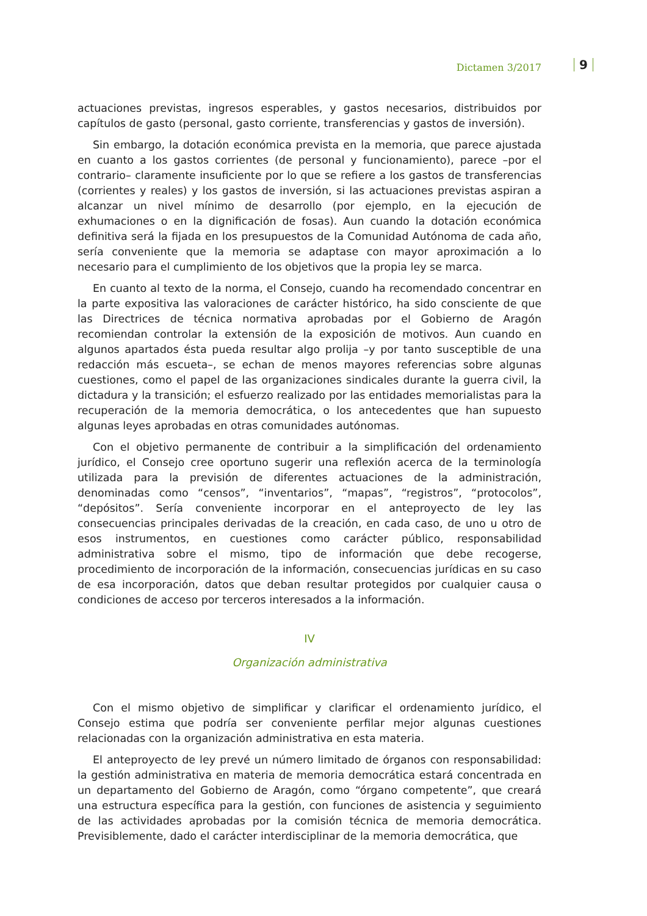Dictamen 3/2017 9
actuaciones previstas, ingresos esperables, y gastos necesarios, distribuidos por capítulos de gasto (personal, gasto corriente, transferencias y gastos de inversión).
Sin embargo, la dotación económica prevista en la memoria, que parece ajustada en cuanto a los gastos corrientes (de personal y funcionamiento), parece –por el contrario– claramente insuficiente por lo que se refiere a los gastos de transferencias (corrientes y reales) y los gastos de inversión, si las actuaciones previstas aspiran a alcanzar un nivel mínimo de desarrollo (por ejemplo, en la ejecución de exhumaciones o en la dignificación de fosas). Aun cuando la dotación económica definitiva será la fijada en los presupuestos de la Comunidad Autónoma de cada año, sería conveniente que la memoria se adaptase con mayor aproximación a lo necesario para el cumplimiento de los objetivos que la propia ley se marca.
En cuanto al texto de la norma, el Consejo, cuando ha recomendado concentrar en la parte expositiva las valoraciones de carácter histórico, ha sido consciente de que las Directrices de técnica normativa aprobadas por el Gobierno de Aragón recomiendan controlar la extensión de la exposición de motivos. Aun cuando en algunos apartados ésta pueda resultar algo prolija –y por tanto susceptible de una redacción más escueta–, se echan de menos mayores referencias sobre algunas cuestiones, como el papel de las organizaciones sindicales durante la guerra civil, la dictadura y la transición; el esfuerzo realizado por las entidades memorialistas para la recuperación de la memoria democrática, o los antecedentes que han supuesto algunas leyes aprobadas en otras comunidades autónomas.
Con el objetivo permanente de contribuir a la simplificación del ordenamiento jurídico, el Consejo cree oportuno sugerir una reflexión acerca de la terminología utilizada para la previsión de diferentes actuaciones de la administración, denominadas como “censos”, “inventarios”, “mapas”, “registros”, “protocolos”, “depósitos”. Sería conveniente incorporar en el anteproyecto de ley las consecuencias principales derivadas de la creación, en cada caso, de uno u otro de esos instrumentos, en cuestiones como carácter público, responsabilidad administrativa sobre el mismo, tipo de información que debe recogerse, procedimiento de incorporación de la información, consecuencias jurídicas en su caso de esa incorporación, datos que deban resultar protegidos por cualquier causa o condiciones de acceso por terceros interesados a la información.
IV
Organización administrativa
Con el mismo objetivo de simplificar y clarificar el ordenamiento jurídico, el Consejo estima que podría ser conveniente perfilar mejor algunas cuestiones relacionadas con la organización administrativa en esta materia.
El anteproyecto de ley prevé un número limitado de órganos con responsabilidad: la gestión administrativa en materia de memoria democrática estará concentrada en un departamento del Gobierno de Aragón, como “órgano competente”, que creará una estructura específica para la gestión, con funciones de asistencia y seguimiento de las actividades aprobadas por la comisión técnica de memoria democrática. Previsiblemente, dado el carácter interdisciplinar de la memoria democrática, que